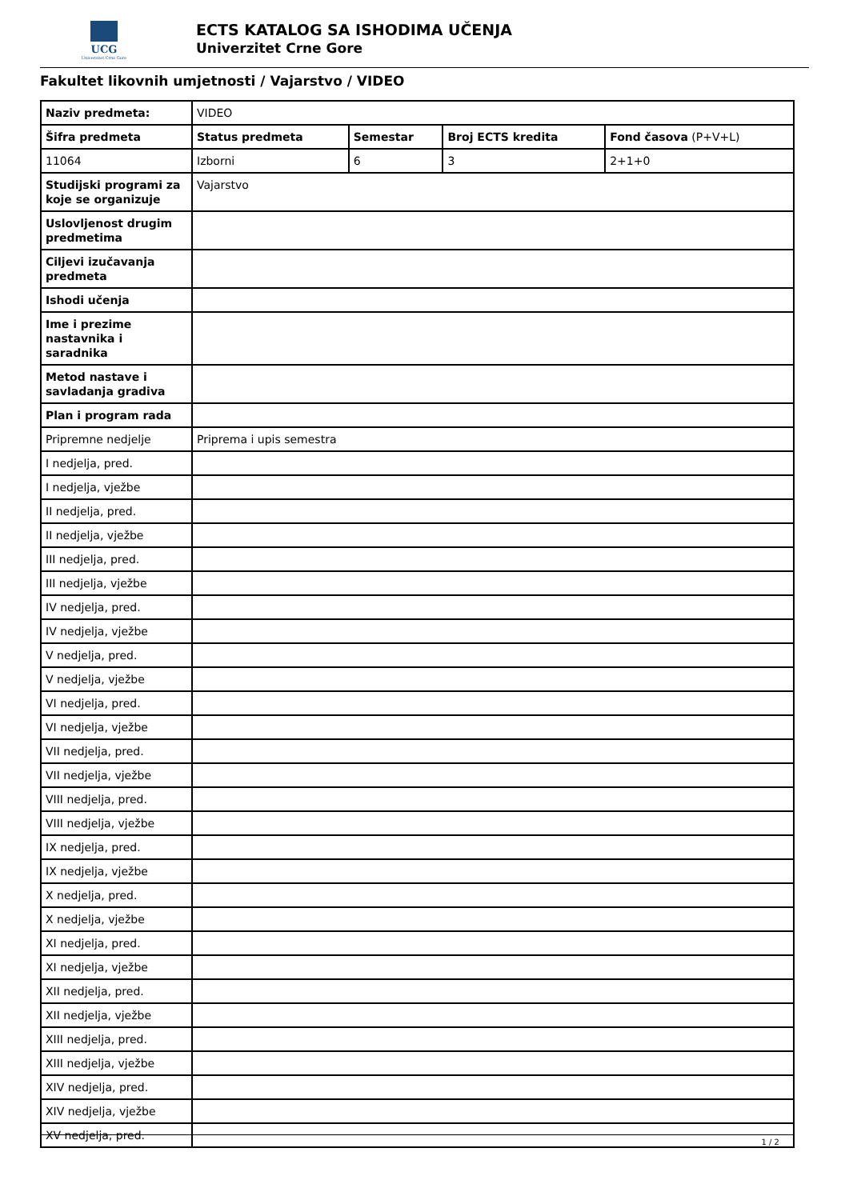UCG
Univerzitet Crne Gore
ECTS KATALOG SA ISHODIMA UČENJA
Univerzitet Crne Gore
Fakultet likovnih umjetnosti / Vajarstvo / VIDEO
| Naziv predmeta: | VIDEO | | | |
| Šifra predmeta | Status predmeta | Semestar | Broj ECTS kredita | Fond časova (P+V+L) |
| 11064 | Izborni | 6 | 3 | 2+1+0 |
| Studijski programi za koje se organizuje | Vajarstvo | | | |
| Uslovljenost drugim predmetima | | | | |
| Ciljevi izučavanja predmeta | | | | |
| Ishodi učenja | | | | |
| Ime i prezime nastavnika i saradnika | | | | |
| Metod nastave i savladanja gradiva | | | | |
| Plan i program rada | | | | |
| Pripremne nedjelje | Priprema i upis semestra | | | |
| I nedjelja, pred. | | | | |
| I nedjelja, vježbe | | | | |
| II nedjelja, pred. | | | | |
| II nedjelja, vježbe | | | | |
| III nedjelja, pred. | | | | |
| III nedjelja, vježbe | | | | |
| IV nedjelja, pred. | | | | |
| IV nedjelja, vježbe | | | | |
| V nedjelja, pred. | | | | |
| V nedjelja, vježbe | | | | |
| VI nedjelja, pred. | | | | |
| VI nedjelja, vježbe | | | | |
| VII nedjelja, pred. | | | | |
| VII nedjelja, vježbe | | | | |
| VIII nedjelja, pred. | | | | |
| VIII nedjelja, vježbe | | | | |
| IX nedjelja, pred. | | | | |
| IX nedjelja, vježbe | | | | |
| X nedjelja, pred. | | | | |
| X nedjelja, vježbe | | | | |
| XI nedjelja, pred. | | | | |
| XI nedjelja, vježbe | | | | |
| XII nedjelja, pred. | | | | |
| XII nedjelja, vježbe | | | | |
| XIII nedjelja, pred. | | | | |
| XIII nedjelja, vježbe | | | | |
| XIV nedjelja, pred. | | | | |
| XIV nedjelja, vježbe | | | | |
| XV nedjelja, pred. | | | | |
1 / 2